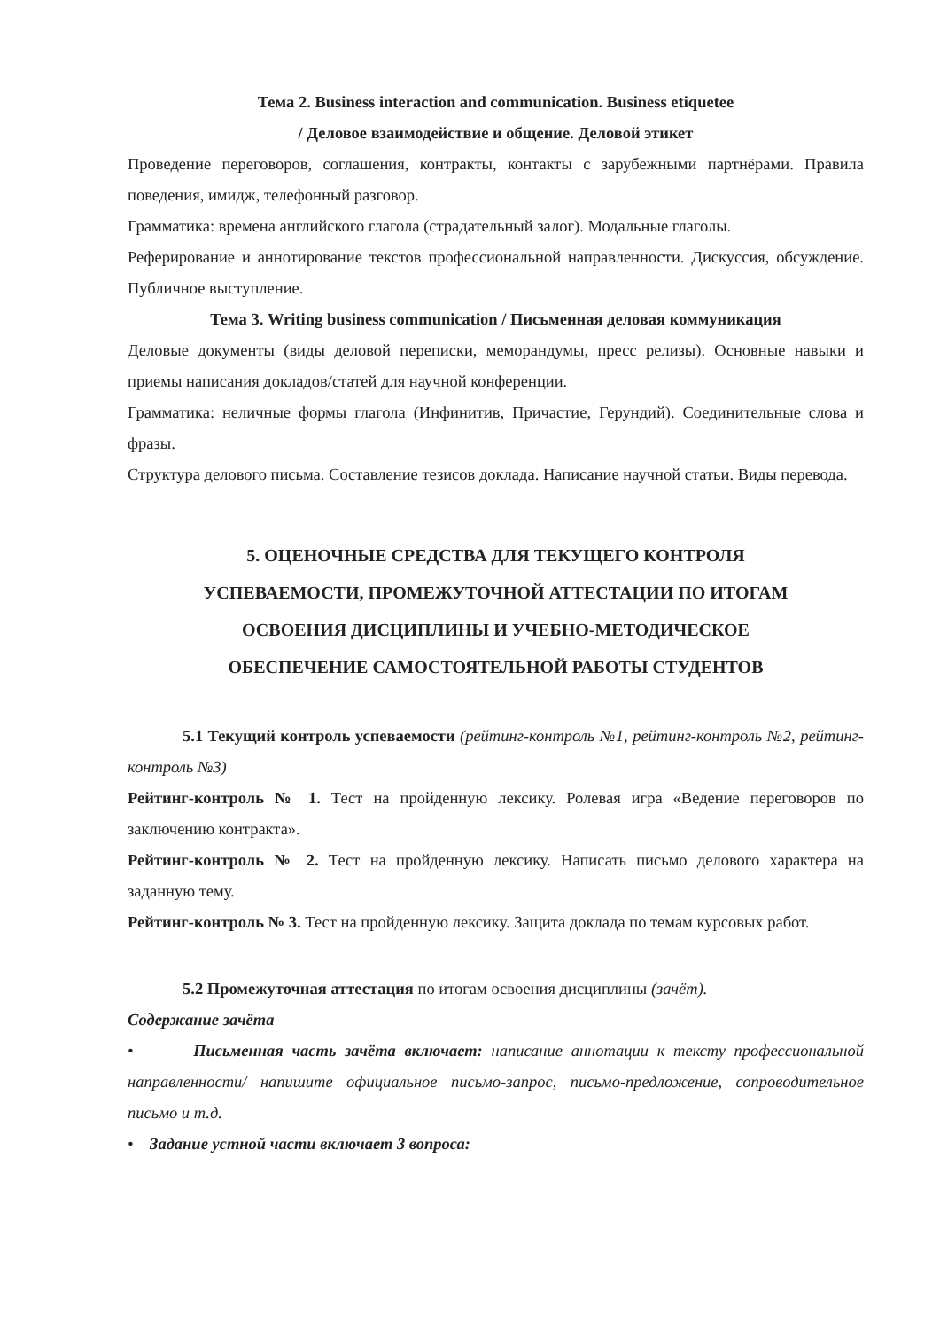Тема 2. Business interaction and communication. Business etiquetee
/ Деловое взаимодействие и общение. Деловой этикет
Проведение переговоров, соглашения, контракты, контакты с зарубежными партнёрами. Правила поведения, имидж, телефонный разговор.
Грамматика: времена английского глагола (страдательный залог). Модальные глаголы.
Реферирование и аннотирование текстов профессиональной направленности. Дискуссия, обсуждение. Публичное выступление.
Тема 3. Writing business communication / Письменная деловая коммуникация
Деловые документы (виды деловой переписки, меморандумы, пресс релизы). Основные навыки и приемы написания докладов/статей для научной конференции.
Грамматика: неличные формы глагола (Инфинитив, Причастие, Герундий). Соединительные слова и фразы.
Структура делового письма. Составление тезисов доклада. Написание научной статьи. Виды перевода.
5. ОЦЕНОЧНЫЕ СРЕДСТВА ДЛЯ ТЕКУЩЕГО КОНТРОЛЯ
УСПЕВАЕМОСТИ, ПРОМЕЖУТОЧНОЙ АТТЕСТАЦИИ ПО ИТОГАМ
ОСВОЕНИЯ ДИСЦИПЛИНЫ И УЧЕБНО-МЕТОДИЧЕСКОЕ
ОБЕСПЕЧЕНИЕ САМОСТОЯТЕЛЬНОЙ РАБОТЫ СТУДЕНТОВ
5.1 Текущий контроль успеваемости (рейтинг-контроль №1, рейтинг-контроль №2, рейтинг-контроль №3)
Рейтинг-контроль № 1. Тест на пройденную лексику. Ролевая игра «Ведение переговоров по заключению контракта».
Рейтинг-контроль № 2. Тест на пройденную лексику. Написать письмо делового характера на заданную тему.
Рейтинг-контроль № 3. Тест на пройденную лексику. Защита доклада по темам курсовых работ.
5.2 Промежуточная аттестация по итогам освоения дисциплины (зачёт).
Содержание зачёта
• Письменная часть зачёта включает: написание аннотации к тексту профессиональной направленности/ напишите официальное письмо-запрос, письмо-предложение, сопроводительное письмо и т.д.
• Задание устной части включает 3 вопроса: